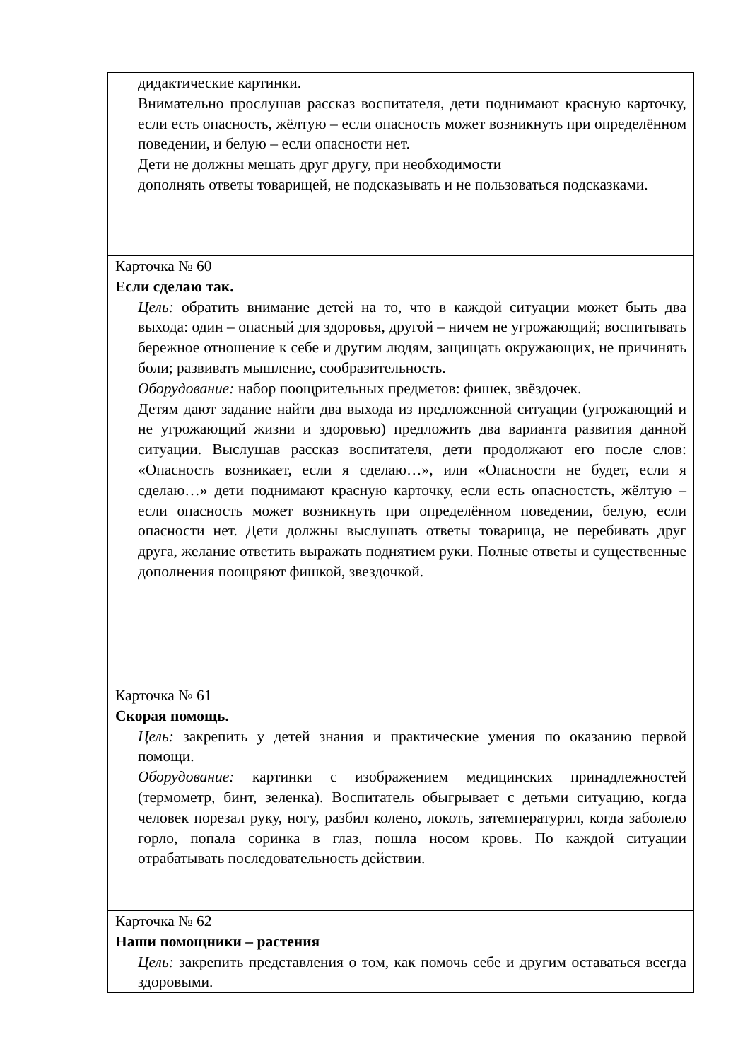| дидактические картинки. Внимательно прослушав рассказ воспитателя, дети поднимают красную карточку, если есть опасность, жёлтую – если опасность может возникнуть при определённом поведении, и белую – если опасности нет. Дети не должны мешать друг другу, при необходимости дополнять ответы товарищей, не подсказывать и не пользоваться подсказками. |
| Карточка № 60 Если сделаю так. Цель: обратить внимание детей на то, что в каждой ситуации может быть два выхода: один – опасный для здоровья, другой – ничем не угрожающий; воспитывать бережное отношение к себе и другим людям, защищать окружающих, не причинять боли; развивать мышление, сообразительность. Оборудование: набор поощрительных предметов: фишек, звёздочек. Детям дают задание найти два выхода из предложенной ситуации (угрожающий и не угрожающий жизни и здоровью) предложить два варианта развития данной ситуации. Выслушав рассказ воспитателя, дети продолжают его после слов: «Опасность возникает, если я сделаю…», или «Опасности не будет, если я сделаю…» дети поднимают красную карточку, если есть опасностсть, жёлтую – если опасность может возникнуть при определённом поведении, белую, если опасности нет. Дети должны выслушать ответы товарища, не перебивать друг друга, желание ответить выражать поднятием руки. Полные ответы и существенные дополнения поощряют фишкой, звездочкой. |
| Карточка № 61 Скорая помощь. Цель: закрепить у детей знания и практические умения по оказанию первой помощи. Оборудование: картинки с изображением медицинских принадлежностей (термометр, бинт, зеленка). Воспитатель обыгрывает с детьми ситуацию, когда человек порезал руку, ногу, разбил колено, локоть, затемпературил, когда заболело горло, попала соринка в глаз, пошла носом кровь. По каждой ситуации отрабатывать последовательность действии. |
| Карточка № 62 Наши помощники – растения Цель: закрепить представления о том, как помочь себе и другим оставаться всегда здоровыми. |